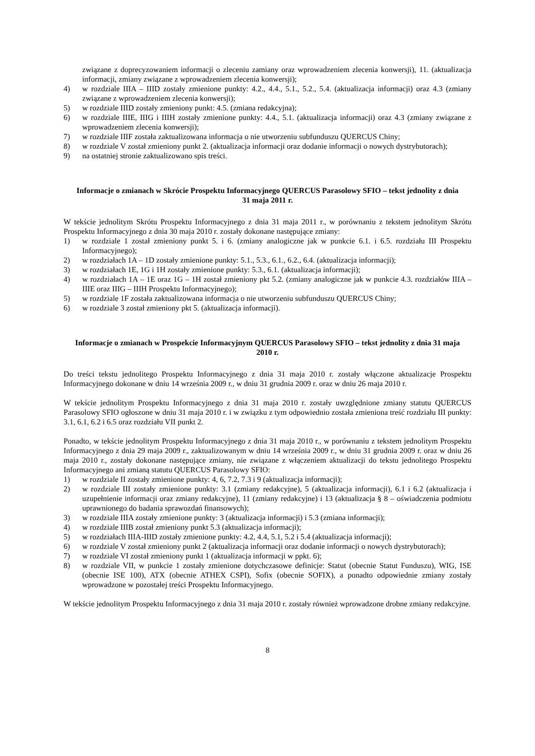związane z doprecyzowaniem informacji o zleceniu zamiany oraz wprowadzeniem zlecenia konwersji), 11. (aktualizacja informacji, zmiany związane z wprowadzeniem zlecenia konwersji);
4) w rozdziale IIIA – IIID zostały zmienione punkty: 4.2., 4.4., 5.1., 5.2., 5.4. (aktualizacja informacji) oraz 4.3 (zmiany związane z wprowadzeniem zlecenia konwersji);
5) w rozdziale IIID zostały zmieniony punkt: 4.5. (zmiana redakcyjna);
6) w rozdziale IIIE, IIIG i IIIH zostały zmienione punkty: 4.4., 5.1. (aktualizacja informacji) oraz 4.3 (zmiany związane z wprowadzeniem zlecenia konwersji);
7) w rozdziale IIIF została zaktualizowana informacja o nie utworzeniu subfunduszu QUERCUS Chiny;
8) w rozdziale V został zmieniony punkt 2. (aktualizacja informacji oraz dodanie informacji o nowych dystrybutorach);
9) na ostatniej stronie zaktualizowano spis treści.
Informacje o zmianach w Skrócie Prospektu Informacyjnego QUERCUS Parasolowy SFIO – tekst jednolity z dnia 31 maja 2011 r.
W tekście jednolitym Skrótu Prospektu Informacyjnego z dnia 31 maja 2011 r., w porównaniu z tekstem jednolitym Skrótu Prospektu Informacyjnego z dnia 30 maja 2010 r. zostały dokonane następujące zmiany:
1) w rozdziale 1 został zmieniony punkt 5. i 6. (zmiany analogiczne jak w punkcie 6.1. i 6.5. rozdziału III Prospektu Informacyjnego);
2) w rozdziałach 1A – 1D zostały zmienione punkty: 5.1., 5.3., 6.1., 6.2., 6.4. (aktualizacja informacji);
3) w rozdziałach 1E, 1G i 1H zostały zmienione punkty: 5.3., 6.1. (aktualizacja informacji);
4) w rozdziałach 1A – 1E oraz 1G – 1H został zmieniony pkt 5.2. (zmiany analogiczne jak w punkcie 4.3. rozdziałów IIIA – IIIE oraz IIIG – IIIH Prospektu Informacyjnego);
5) w rozdziale 1F została zaktualizowana informacja o nie utworzeniu subfunduszu QUERCUS Chiny;
6) w rozdziale 3 został zmieniony pkt 5. (aktualizacja informacji).
Informacje o zmianach w Prospekcie Informacyjnym QUERCUS Parasolowy SFIO – tekst jednolity z dnia 31 maja 2010 r.
Do treści tekstu jednolitego Prospektu Informacyjnego z dnia 31 maja 2010 r. zostały włączone aktualizacje Prospektu Informacyjnego dokonane w dniu 14 września 2009 r., w dniu 31 grudnia 2009 r. oraz w dniu 26 maja 2010 r.
W tekście jednolitym Prospektu Informacyjnego z dnia 31 maja 2010 r. zostały uwzględnione zmiany statutu QUERCUS Parasolowy SFIO ogłoszone w dniu 31 maja 2010 r. i w związku z tym odpowiednio została zmieniona treść rozdziału III punkty: 3.1, 6.1, 6.2 i 6.5 oraz rozdziału VII punkt 2.
Ponadto, w tekście jednolitym Prospektu Informacyjnego z dnia 31 maja 2010 r., w porównaniu z tekstem jednolitym Prospektu Informacyjnego z dnia 29 maja 2009 r., zaktualizowanym w dniu 14 września 2009 r., w dniu 31 grudnia 2009 r. oraz w dniu 26 maja 2010 r., zostały dokonane następujące zmiany, nie związane z włączeniem aktualizacji do tekstu jednolitego Prospektu Informacyjnego ani zmianą statutu QUERCUS Parasolowy SFIO:
1) w rozdziale II zostały zmienione punkty: 4, 6, 7.2, 7.3 i 9 (aktualizacja informacji);
2) w rozdziale III zostały zmienione punkty: 3.1 (zmiany redakcyjne), 5 (aktualizacja informacji), 6.1 i 6.2 (aktualizacja i uzupełnienie informacji oraz zmiany redakcyjne), 11 (zmiany redakcyjne) i 13 (aktualizacja § 8 – oświadczenia podmiotu uprawnionego do badania sprawozdań finansowych);
3) w rozdziale IIIA zostały zmienione punkty: 3 (aktualizacja informacji) i 5.3 (zmiana informacji);
4) w rozdziale IIIB został zmieniony punkt 5.3 (aktualizacja informacji);
5) w rozdziałach IIIA-IIID zostały zmienione punkty: 4.2, 4.4, 5.1, 5.2 i 5.4 (aktualizacja informacji);
6) w rozdziale V został zmieniony punkt 2 (aktualizacja informacji oraz dodanie informacji o nowych dystrybutorach);
7) w rozdziale VI został zmieniony punkt 1 (aktualizacja informacji w ppkt. 6);
8) w rozdziale VII, w punkcie 1 zostały zmienione dotychczasowe definicje: Statut (obecnie Statut Funduszu), WIG, ISE (obecnie ISE 100), ATX (obecnie ATHEX CSPI), Sofix (obecnie SOFIX), a ponadto odpowiednie zmiany zostały wprowadzone w pozostałej treści Prospektu Informacyjnego.
W tekście jednolitym Prospektu Informacyjnego z dnia 31 maja 2010 r. zostały również wprowadzone drobne zmiany redakcyjne.
8